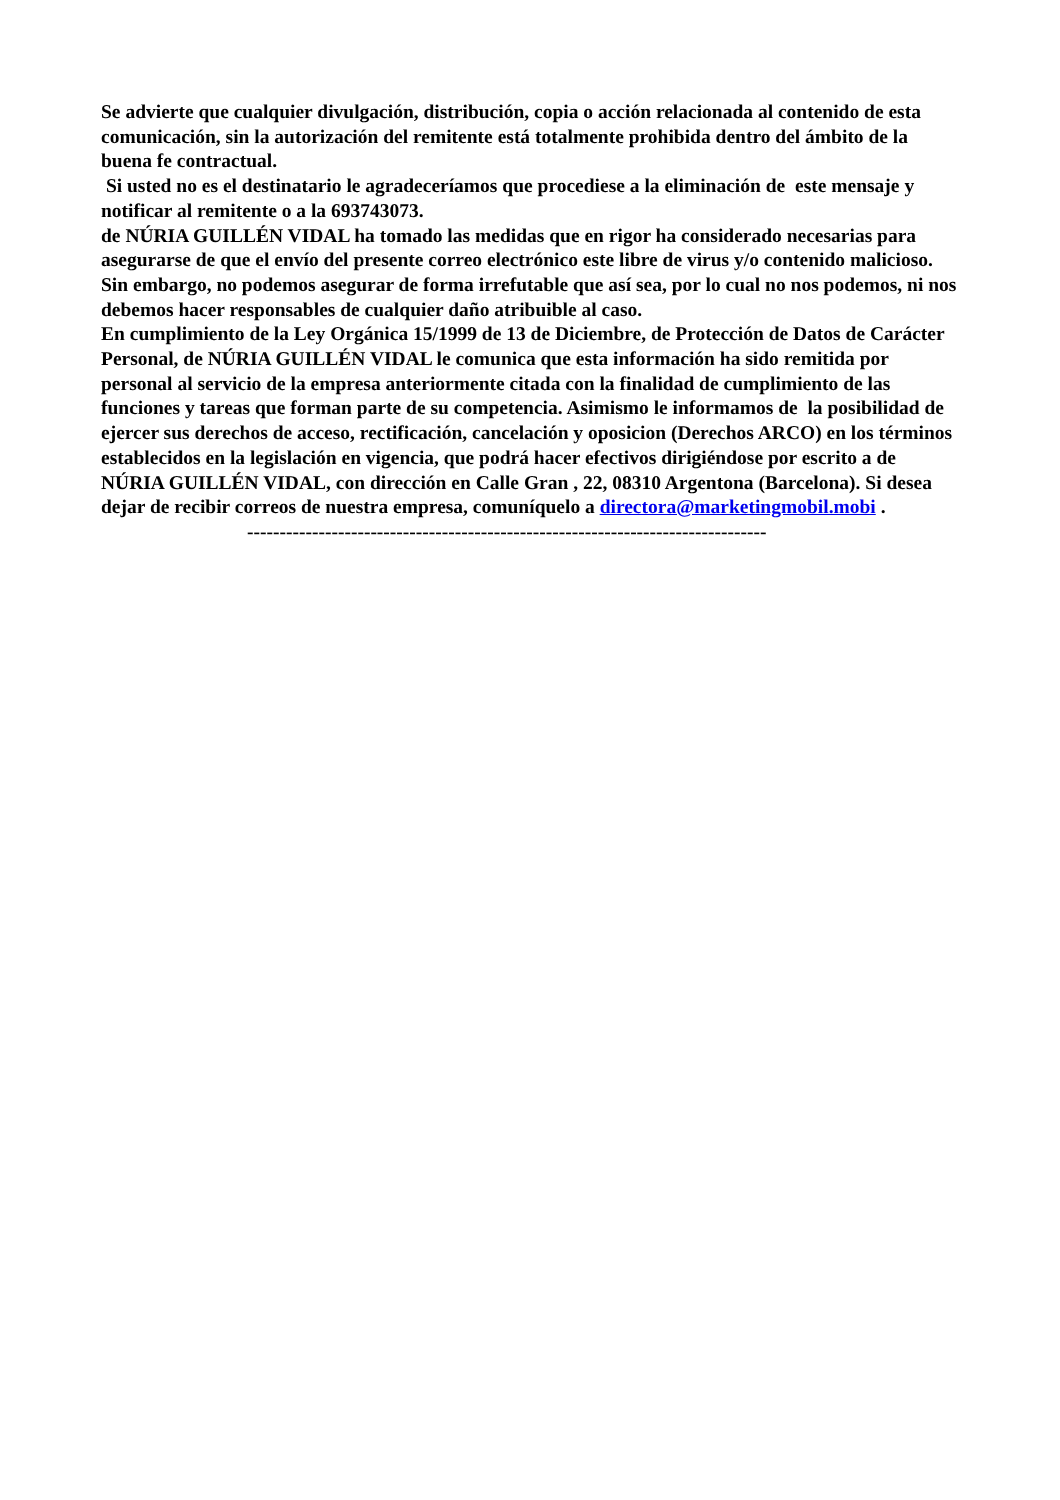Se advierte que cualquier divulgación, distribución, copia o acción relacionada al contenido de esta comunicación, sin la autorización del remitente está totalmente prohibida dentro del ámbito de la buena fe contractual.
Si usted no es el destinatario le agradeceríamos que procediese a la eliminación de este mensaje y notificar al remitente o a la 693743073.
de NÚRIA GUILLÉN VIDAL ha tomado las medidas que en rigor ha considerado necesarias para asegurarse de que el envío del presente correo electrónico este libre de virus y/o contenido malicioso. Sin embargo, no podemos asegurar de forma irrefutable que así sea, por lo cual no nos podemos, ni nos debemos hacer responsables de cualquier daño atribuible al caso.
En cumplimiento de la Ley Orgánica 15/1999 de 13 de Diciembre, de Protección de Datos de Carácter Personal, de NÚRIA GUILLÉN VIDAL le comunica que esta información ha sido remitida por personal al servicio de la empresa anteriormente citada con la finalidad de cumplimiento de las funciones y tareas que forman parte de su competencia. Asimismo le informamos de la posibilidad de ejercer sus derechos de acceso, rectificación, cancelación y oposicion (Derechos ARCO) en los términos establecidos en la legislación en vigencia, que podrá hacer efectivos dirigiéndose por escrito a de NÚRIA GUILLÉN VIDAL, con dirección en Calle Gran , 22, 08310 Argentona (Barcelona). Si desea dejar de recibir correos de nuestra empresa, comuníquelo a directora@marketingmobil.mobi .
--------------------------------------------------------------------------------